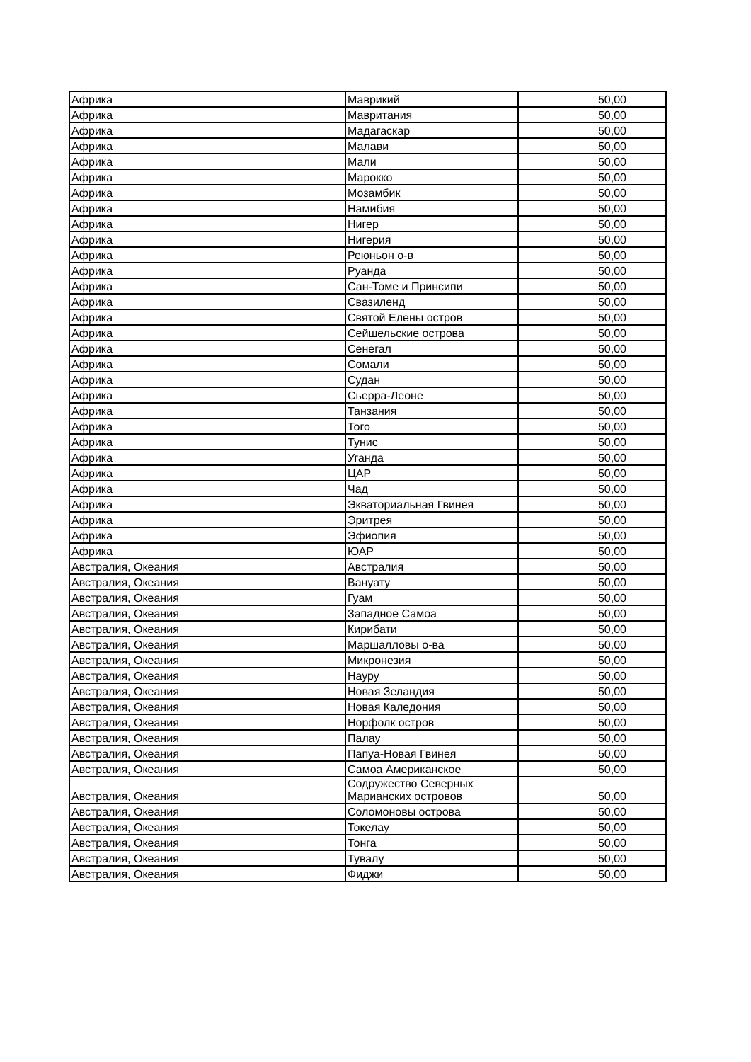| Африка | Маврикий | 50,00 |
| Африка | Мавритания | 50,00 |
| Африка | Мадагаскар | 50,00 |
| Африка | Малави | 50,00 |
| Африка | Мали | 50,00 |
| Африка | Марокко | 50,00 |
| Африка | Мозамбик | 50,00 |
| Африка | Намибия | 50,00 |
| Африка | Нигер | 50,00 |
| Африка | Нигерия | 50,00 |
| Африка | Реюньон о-в | 50,00 |
| Африка | Руанда | 50,00 |
| Африка | Сан-Томе и Принсипи | 50,00 |
| Африка | Свазиленд | 50,00 |
| Африка | Святой Елены остров | 50,00 |
| Африка | Сейшельские острова | 50,00 |
| Африка | Сенегал | 50,00 |
| Африка | Сомали | 50,00 |
| Африка | Судан | 50,00 |
| Африка | Сьерра-Леоне | 50,00 |
| Африка | Танзания | 50,00 |
| Африка | Того | 50,00 |
| Африка | Тунис | 50,00 |
| Африка | Уганда | 50,00 |
| Африка | ЦАР | 50,00 |
| Африка | Чад | 50,00 |
| Африка | Экваториальная Гвинея | 50,00 |
| Африка | Эритрея | 50,00 |
| Африка | Эфиопия | 50,00 |
| Африка | ЮАР | 50,00 |
| Австралия, Океания | Австралия | 50,00 |
| Австралия, Океания | Вануату | 50,00 |
| Австралия, Океания | Гуам | 50,00 |
| Австралия, Океания | Западное Самоа | 50,00 |
| Австралия, Океания | Кирибати | 50,00 |
| Австралия, Океания | Маршалловы о-ва | 50,00 |
| Австралия, Океания | Микронезия | 50,00 |
| Австралия, Океания | Науру | 50,00 |
| Австралия, Океания | Новая Зеландия | 50,00 |
| Австралия, Океания | Новая Каледония | 50,00 |
| Австралия, Океания | Норфолк остров | 50,00 |
| Австралия, Океания | Палау | 50,00 |
| Австралия, Океания | Папуа-Новая Гвинея | 50,00 |
| Австралия, Океания | Самоа Американское | 50,00 |
| Австралия, Океания | Содружество Северных Марианских островов | 50,00 |
| Австралия, Океания | Соломоновы острова | 50,00 |
| Австралия, Океания | Токелау | 50,00 |
| Австралия, Океания | Тонга | 50,00 |
| Австралия, Океания | Тувалу | 50,00 |
| Австралия, Океания | Фиджи | 50,00 |